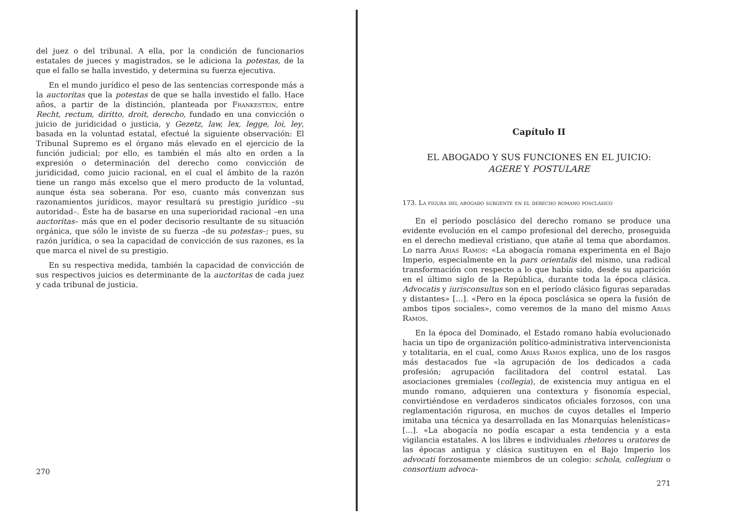del juez o del tribunal. A ella, por la condición de funcionarios estatales de jueces y magistrados, se le adiciona la potestas, de la que el fallo se halla investido, y determina su fuerza ejecutiva.
En el mundo jurídico el peso de las sentencias corresponde más a la auctoritas que la potestas de que se halla investido el fallo. Hace años, a partir de la distinción, planteada por Frankestein, entre Recht, rectum, diritto, droit, derecho, fundado en una convicción o juicio de juridicidad o justicia, y Gezetz, law, lex, legge, loi, ley, basada en la voluntad estatal, efectué la siguiente observación: El Tribunal Supremo es el órgano más elevado en el ejercicio de la función judicial; por ello, es también el más alto en orden a la expresión o determinación del derecho como convicción de juridicidad, como juicio racional, en el cual el ámbito de la razón tiene un rango más excelso que el mero producto de la voluntad, aunque ésta sea soberana. Por eso, cuanto más convenzan sus razonamientos jurídicos, mayor resultará su prestigio jurídico –su autoridad–. Éste ha de basarse en una superioridad racional –en una auctoritas– más que en el poder decisorio resultante de su situación orgánica, que sólo le inviste de su fuerza –de su potestas–; pues, su razón jurídica, o sea la capacidad de convicción de sus razones, es la que marca el nivel de su prestigio.
En su respectiva medida, también la capacidad de convicción de sus respectivos juicios es determinante de la auctoritas de cada juez y cada tribunal de justicia.
270
Capítulo II
EL ABOGADO Y SUS FUNCIONES EN EL JUICIO:
AGERE Y POSTULARE
173. La figura del abogado surgente en el derecho romano posclásico
En el período posclásico del derecho romano se produce una evidente evolución en el campo profesional del derecho, proseguida en el derecho medieval cristiano, que atañe al tema que abordamos. Lo narra Arias Ramos: «La abogacía romana experimenta en el Bajo Imperio, especialmente en la pars orientalis del mismo, una radical transformación con respecto a lo que había sido, desde su aparición en el último siglo de la República, durante toda la época clásica. Advocatis y iurisconsultus son en el período clásico figuras separadas y distantes» [...]. «Pero en la época posclásica se opera la fusión de ambos tipos sociales», como veremos de la mano del mismo Arias Ramos.
En la época del Dominado, el Estado romano había evolucionado hacia un tipo de organización político-administrativa intervencionista y totalitaria, en el cual, como Arias Ramos explica, uno de los rasgos más destacados fue «la agrupación de los dedicados a cada profesión; agrupación facilitadora del control estatal. Las asociaciones gremiales (collegia), de existencia muy antigua en el mundo romano, adquieren una contextura y fisonomía especial, convirtiéndose en verdaderos sindicatos oficiales forzosos, con una reglamentación rigurosa, en muchos de cuyos detalles el Imperio imitaba una técnica ya desarrollada en las Monarquías helenísticas» [...]. «La abogacía no podía escapar a esta tendencia y a esta vigilancia estatales. A los libres e individuales rhetores u oratores de las épocas antigua y clásica sustituyen en el Bajo Imperio los advocati forzosamente miembros de un colegio: schola, collegium o consortium advoca-
271